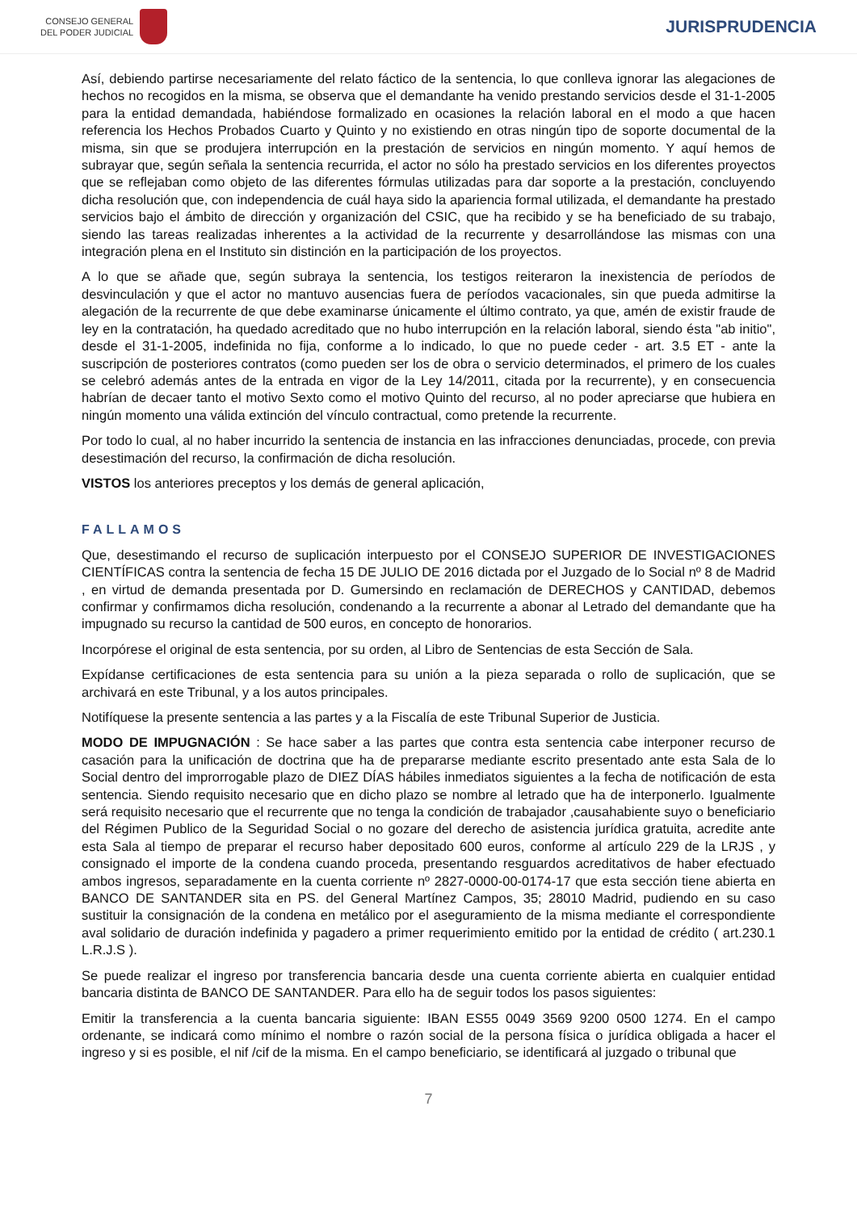CONSEJO GENERAL
DEL PODER JUDICIAL
JURISPRUDENCIA
Así, debiendo partirse necesariamente del relato fáctico de la sentencia, lo que conlleva ignorar las alegaciones de hechos no recogidos en la misma, se observa que el demandante ha venido prestando servicios desde el 31-1-2005 para la entidad demandada, habiéndose formalizado en ocasiones la relación laboral en el modo a que hacen referencia los Hechos Probados Cuarto y Quinto y no existiendo en otras ningún tipo de soporte documental de la misma, sin que se produjera interrupción en la prestación de servicios en ningún momento. Y aquí hemos de subrayar que, según señala la sentencia recurrida, el actor no sólo ha prestado servicios en los diferentes proyectos que se reflejaban como objeto de las diferentes fórmulas utilizadas para dar soporte a la prestación, concluyendo dicha resolución que, con independencia de cuál haya sido la apariencia formal utilizada, el demandante ha prestado servicios bajo el ámbito de dirección y organización del CSIC, que ha recibido y se ha beneficiado de su trabajo, siendo las tareas realizadas inherentes a la actividad de la recurrente y desarrollándose las mismas con una integración plena en el Instituto sin distinción en la participación de los proyectos.
A lo que se añade que, según subraya la sentencia, los testigos reiteraron la inexistencia de períodos de desvinculación y que el actor no mantuvo ausencias fuera de períodos vacacionales, sin que pueda admitirse la alegación de la recurrente de que debe examinarse únicamente el último contrato, ya que, amén de existir fraude de ley en la contratación, ha quedado acreditado que no hubo interrupción en la relación laboral, siendo ésta "ab initio", desde el 31-1-2005, indefinida no fija, conforme a lo indicado, lo que no puede ceder - art. 3.5 ET - ante la suscripción de posteriores contratos (como pueden ser los de obra o servicio determinados, el primero de los cuales se celebró además antes de la entrada en vigor de la Ley 14/2011, citada por la recurrente), y en consecuencia habrían de decaer tanto el motivo Sexto como el motivo Quinto del recurso, al no poder apreciarse que hubiera en ningún momento una válida extinción del vínculo contractual, como pretende la recurrente.
Por todo lo cual, al no haber incurrido la sentencia de instancia en las infracciones denunciadas, procede, con previa desestimación del recurso, la confirmación de dicha resolución.
VISTOS los anteriores preceptos y los demás de general aplicación,
FALLAMOS
Que, desestimando el recurso de suplicación interpuesto por el CONSEJO SUPERIOR DE INVESTIGACIONES CIENTÍFICAS contra la sentencia de fecha 15 DE JULIO DE 2016 dictada por el Juzgado de lo Social nº 8 de Madrid , en virtud de demanda presentada por D. Gumersindo en reclamación de DERECHOS y CANTIDAD, debemos confirmar y confirmamos dicha resolución, condenando a la recurrente a abonar al Letrado del demandante que ha impugnado su recurso la cantidad de 500 euros, en concepto de honorarios.
Incorpórese el original de esta sentencia, por su orden, al Libro de Sentencias de esta Sección de Sala.
Expídanse certificaciones de esta sentencia para su unión a la pieza separada o rollo de suplicación, que se archivará en este Tribunal, y a los autos principales.
Notifíquese la presente sentencia a las partes y a la Fiscalía de este Tribunal Superior de Justicia.
MODO DE IMPUGNACIÓN : Se hace saber a las partes que contra esta sentencia cabe interponer recurso de casación para la unificación de doctrina que ha de prepararse mediante escrito presentado ante esta Sala de lo Social dentro del improrrogable plazo de DIEZ DÍAS hábiles inmediatos siguientes a la fecha de notificación de esta sentencia. Siendo requisito necesario que en dicho plazo se nombre al letrado que ha de interponerlo. Igualmente será requisito necesario que el recurrente que no tenga la condición de trabajador ,causahabiente suyo o beneficiario del Régimen Publico de la Seguridad Social o no gozare del derecho de asistencia jurídica gratuita, acredite ante esta Sala al tiempo de preparar el recurso haber depositado 600 euros, conforme al artículo 229 de la LRJS , y consignado el importe de la condena cuando proceda, presentando resguardos acreditativos de haber efectuado ambos ingresos, separadamente en la cuenta corriente nº 2827-0000-00-0174-17 que esta sección tiene abierta en BANCO DE SANTANDER sita en PS. del General Martínez Campos, 35; 28010 Madrid, pudiendo en su caso sustituir la consignación de la condena en metálico por el aseguramiento de la misma mediante el correspondiente aval solidario de duración indefinida y pagadero a primer requerimiento emitido por la entidad de crédito ( art.230.1 L.R.J.S ).
Se puede realizar el ingreso por transferencia bancaria desde una cuenta corriente abierta en cualquier entidad bancaria distinta de BANCO DE SANTANDER. Para ello ha de seguir todos los pasos siguientes:
Emitir la transferencia a la cuenta bancaria siguiente: IBAN ES55 0049 3569 9200 0500 1274. En el campo ordenante, se indicará como mínimo el nombre o razón social de la persona física o jurídica obligada a hacer el ingreso y si es posible, el nif /cif de la misma. En el campo beneficiario, se identificará al juzgado o tribunal que
7